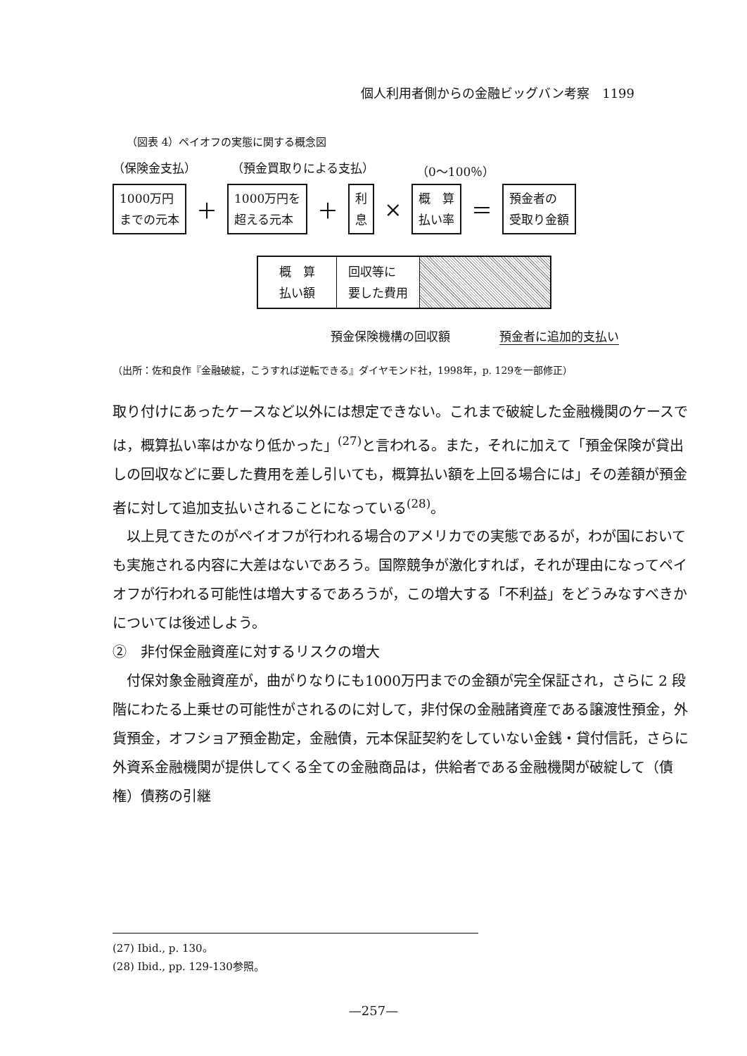個人利用者側からの金融ビッグバン考察　1199
（図表 4）ペイオフの実態に関する概念図
（保険金支払） （預金買取りによる支払） （0～100％）
1000万円
までの元本 ＋ 1000万円を
超える元本 ＋ 利
息 × 概　算
払い率 ＝ 預金者の
受取り金額
概　算
払い額
回収等に
要した費用
預金保険機構の回収額 預金者に追加的支払い
（出所：佐和良作『金融破綻，こうすれば逆転できる』ダイヤモンド社，1998年，p. 129を一部修正）
取り付けにあったケースなど以外には想定できない。これまで破綻した金融機関のケースでは，概算払い率はかなり低かった」<sup>(27)</sup>と言われる。また，それに加えて「預金保険が貸出しの回収などに要した費用を差し引いても，概算払い額を上回る場合には」その差額が預金者に対して追加支払いされることになっている<sup>(28)</sup>。
　以上見てきたのがペイオフが行われる場合のアメリカでの実態であるが，わが国においても実施される内容に大差はないであろう。国際競争が激化すれば，それが理由になってペイオフが行われる可能性は増大するであろうが，この増大する「不利益」をどうみなすべきかについては後述しよう。
②　非付保金融資産に対するリスクの増大
　付保対象金融資産が，曲がりなりにも1000万円までの金額が完全保証され，さらに 2 段階にわたる上乗せの可能性がされるのに対して，非付保の金融諸資産である譲渡性預金，外貨預金，オフショア預金勘定，金融債，元本保証契約をしていない金銭・貸付信託，さらに外資系金融機関が提供してくる全ての金融商品は，供給者である金融機関が破綻して（債権）債務の引継
(27) Ibid., p. 130。
(28) Ibid., pp. 129-130参照。
—257—